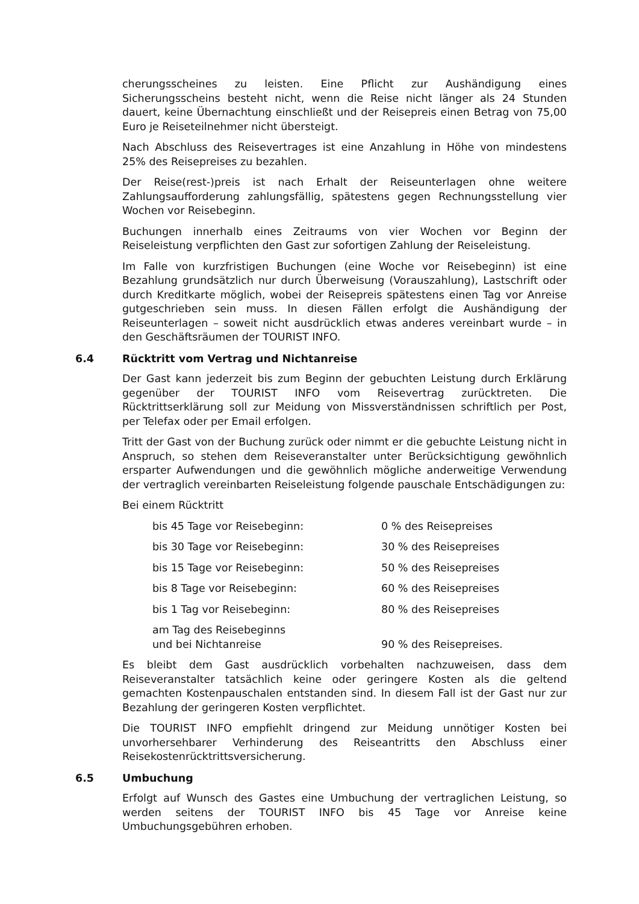cherungsscheines zu leisten. Eine Pflicht zur Aushändigung eines Sicherungsscheins besteht nicht, wenn die Reise nicht länger als 24 Stunden dauert, keine Übernachtung einschließt und der Reisepreis einen Betrag von 75,00 Euro je Reiseteilnehmer nicht übersteigt.
Nach Abschluss des Reisevertrages ist eine Anzahlung in Höhe von mindestens 25% des Reisepreises zu bezahlen.
Der Reise(rest-)preis ist nach Erhalt der Reiseunterlagen ohne weitere Zahlungsaufforderung zahlungsfällig, spätestens gegen Rechnungsstellung vier Wochen vor Reisebeginn.
Buchungen innerhalb eines Zeitraums von vier Wochen vor Beginn der Reiseleistung verpflichten den Gast zur sofortigen Zahlung der Reiseleistung.
Im Falle von kurzfristigen Buchungen (eine Woche vor Reisebeginn) ist eine Bezahlung grundsätzlich nur durch Überweisung (Vorauszahlung), Lastschrift oder durch Kreditkarte möglich, wobei der Reisepreis spätestens einen Tag vor Anreise gutgeschrieben sein muss. In diesen Fällen erfolgt die Aushändigung der Reiseunterlagen – soweit nicht ausdrücklich etwas anderes vereinbart wurde – in den Geschäftsräumen der TOURIST INFO.
6.4 Rücktritt vom Vertrag und Nichtanreise
Der Gast kann jederzeit bis zum Beginn der gebuchten Leistung durch Erklärung gegenüber der TOURIST INFO vom Reisevertrag zurücktreten. Die Rücktrittserklärung soll zur Meidung von Missverständnissen schriftlich per Post, per Telefax oder per Email erfolgen.
Tritt der Gast von der Buchung zurück oder nimmt er die gebuchte Leistung nicht in Anspruch, so stehen dem Reiseveranstalter unter Berücksichtigung gewöhnlich ersparter Aufwendungen und die gewöhnlich mögliche anderweitige Verwendung der vertraglich vereinbarten Reiseleistung folgende pauschale Entschädigungen zu:
Bei einem Rücktritt
| bis 45 Tage vor Reisebeginn: | 0 % des Reisepreises |
| bis 30 Tage vor Reisebeginn: | 30 % des Reisepreises |
| bis 15 Tage vor Reisebeginn: | 50 % des Reisepreises |
| bis 8 Tage vor Reisebeginn: | 60 % des Reisepreises |
| bis 1 Tag vor Reisebeginn: | 80 % des Reisepreises |
| am Tag des Reisebeginns und bei Nichtanreise | 90 % des Reisepreises. |
Es bleibt dem Gast ausdrücklich vorbehalten nachzuweisen, dass dem Reiseveranstalter tatsächlich keine oder geringere Kosten als die geltend gemachten Kostenpauschalen entstanden sind. In diesem Fall ist der Gast nur zur Bezahlung der geringeren Kosten verpflichtet.
Die TOURIST INFO empfiehlt dringend zur Meidung unnötiger Kosten bei unvorhersehbarer Verhinderung des Reiseantritts den Abschluss einer Reisekostenrücktrittsversicherung.
6.5 Umbuchung
Erfolgt auf Wunsch des Gastes eine Umbuchung der vertraglichen Leistung, so werden seitens der TOURIST INFO bis 45 Tage vor Anreise keine Umbuchungsgebühren erhoben.